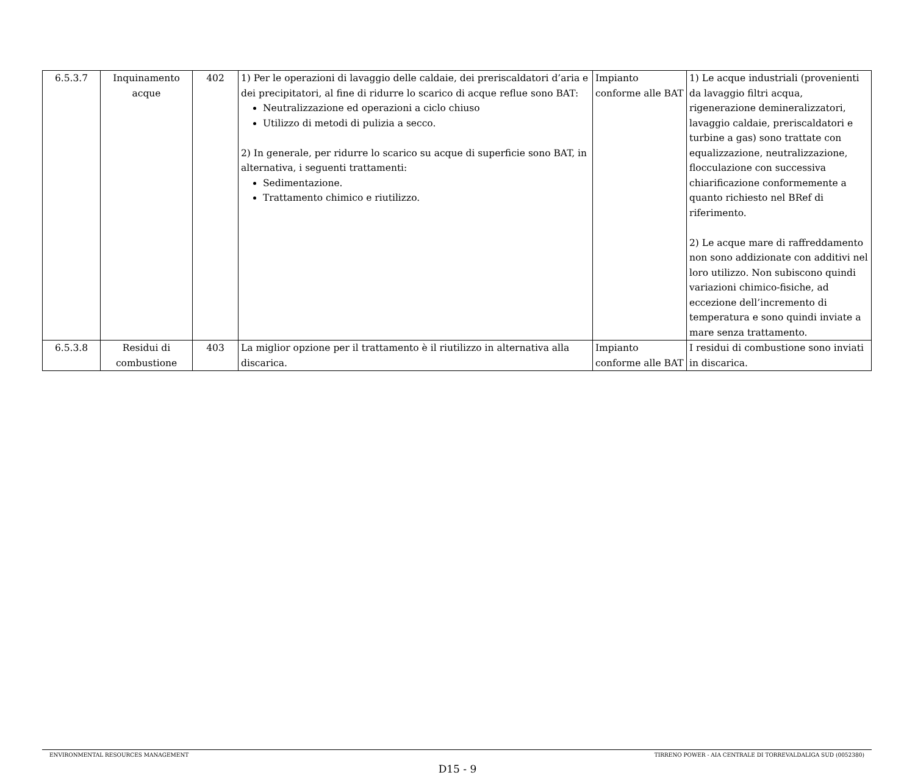| 6.5.3.7 | Inquinamento acque | 402 | 1) Per le operazioni di lavaggio delle caldaie, dei preriscaldatori d’aria e dei precipitatori, al fine di ridurre lo scarico di acque reflue sono BAT: Neutralizzazione ed operazioni a ciclo chiuso Utilizzo di metodi di pulizia a secco. 2) In generale, per ridurre lo scarico su acque di superficie sono BAT, in alternativa, i seguenti trattamenti: Sedimentazione. Trattamento chimico e riutilizzo. | Impianto conforme alle BAT | 1) Le acque industriali (provenienti da lavaggio filtri acqua, rigenerazione demineralizzatori, lavaggio caldaie, preriscaldatori e turbine a gas) sono trattate con equalizzazione, neutralizzazione, flocculazione con successiva chiarificazione conformemente a quanto richiesto nel BRef di riferimento. 2) Le acque mare di raffreddamento non sono addizionate con additivi nel loro utilizzo. Non subiscono quindi variazioni chimico-fisiche, ad eccezione dell’incremento di temperatura e sono quindi inviate a mare senza trattamento. |
| 6.5.3.8 | Residui di combustione | 403 | La miglior opzione per il trattamento è il riutilizzo in alternativa alla discarica. | Impianto conforme alle BAT | I residui di combustione sono inviati in discarica. |
ENVIRONMENTAL RESOURCES MANAGEMENT TIRRENO POWER - AIA CENTRALE DI TORREVALDALIGA SUD (0052380)
D15 - 9